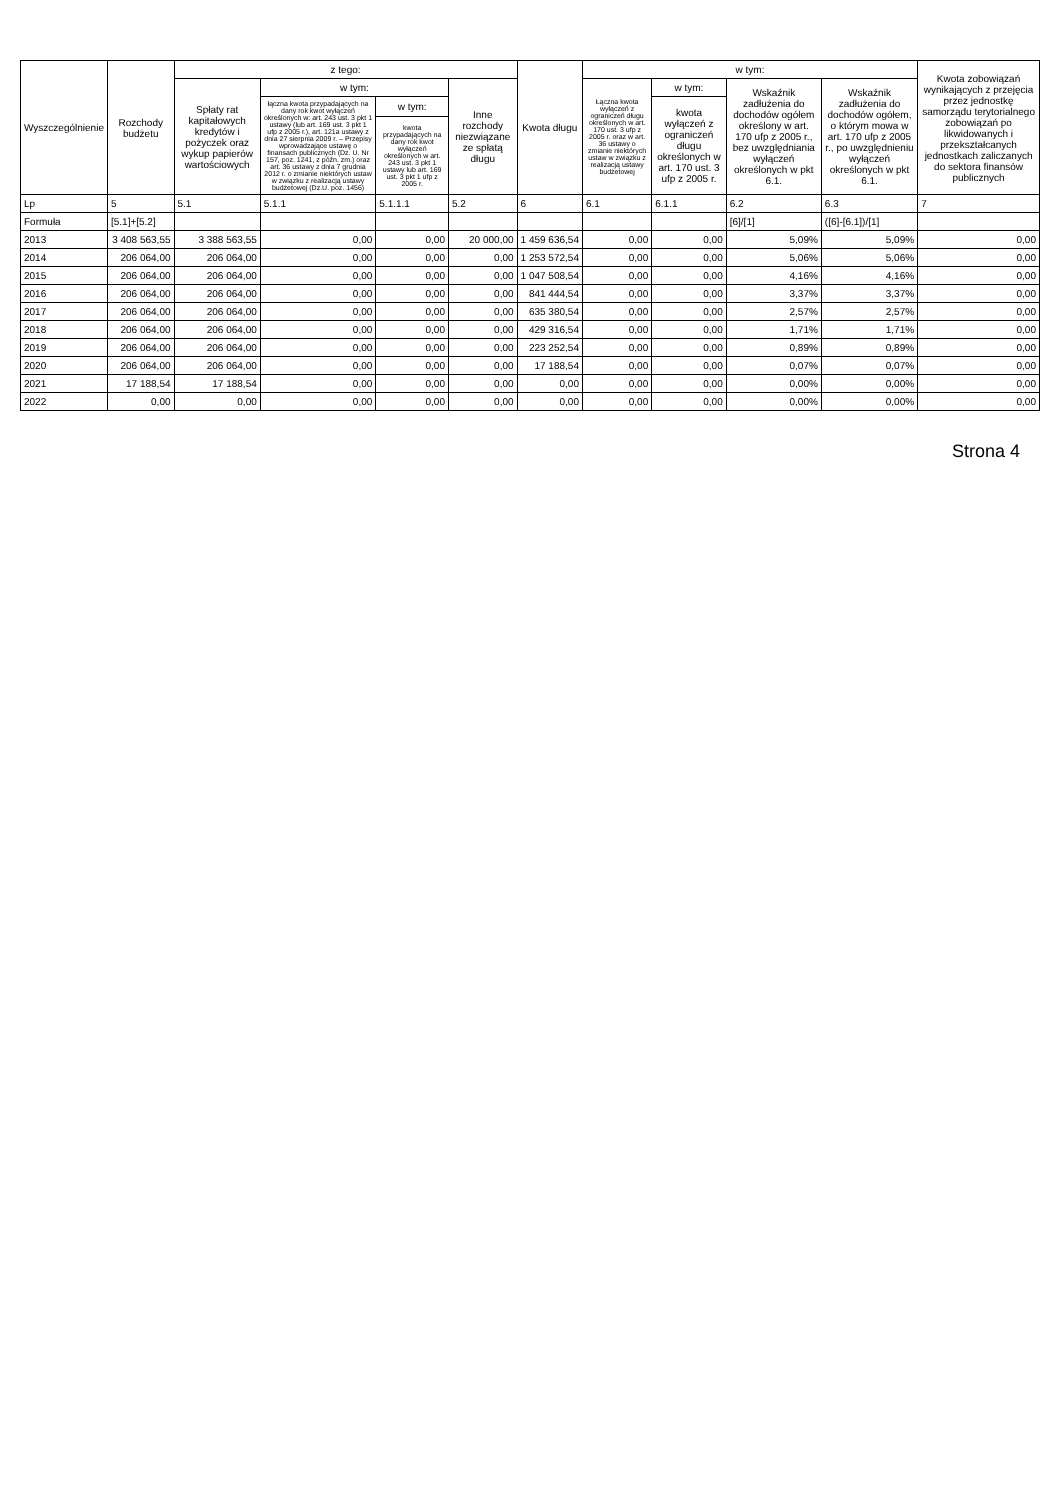| Wyszczególnienie | Rozchody budżetu | z tego: | | | | Kwota długu | w tym: | | | | Kwota zobowiązań wynikających z przejęcia przez jednostkę samorządu terytorialnego zobowiązań po likwidowanych i przekształcanych jednostkach zaliczanych do sektora finansów publicznych |
| --- | --- | --- | --- | --- | --- | --- | --- | --- | --- | --- | --- |
| | | Spłaty rat kapitałowych kredytów i pożyczek oraz wykup papierów wartościowych | w tym: | | Inne rozchody niezwiązane ze spłatą długu | | Łączna kwota wyłączeń z ograniczeń długu określonych w art. 170 ust. 3 ufp z 2005 r. oraz w art. 36 ustawy o zmianie niektórych ustaw w związku z realizacją ustawy budżetowej | w tym: | Wskaźnik zadłużenia do dochodów ogółem określony w art. 170 ufp z 2005 r., bez uwzględniania wyłączeń określonych w pkt 6.1. | Wskaźnik zadłużenia do dochodów ogółem, o którym mowa w art. 170 ufp z 2005 r., po uwzględnieniu wyłączeń określonych w pkt 6.1. | |
| | | | łączna kwota przypadających na dany rok kwot wyłączeń określonych w: art. 243 ust. 3 pkt 1 ustawy (lub art. 169 ust. 3 pkt 1 ufp z 2005 r.), art. 121a ustawy z dnia 27 sierpnia 2009 r. – Przepisy wprowadzające ustawę o finansach publicznych (Dz. U. Nr 157, poz. 1241, z późn. zm.) oraz art. 36 ustawy z dnia 7 grudnia 2012 r. o zmianie niektórych ustaw w związku z realizacją ustawy budżetowej (Dz.U. poz. 1456) | w tym: | | | | kwota wyłączeń z ograniczeń długu określonych w art. 170 ust. 3 ufp z 2005 r. | | | |
| | | | | kwota przypadających na dany rok kwot wyłączeń określonych w art. 243 ust. 3 pkt 1 ustawy lub art. 169 ust. 3 pkt 1 ufp z 2005 r. | | | | | | | |
| Lp | 5 | 5.1 | 5.1.1 | 5.1.1.1 | 5.2 | 6 | 6.1 | 6.1.1 | 6.2 | 6.3 | 7 |
| Formuła | [5.1]+[5.2] | | | | | | | | [6]/[1] | ([6]-[6.1])/[1] | |
| 2013 | 3 408 563,55 | 3 388 563,55 | 0,00 | 0,00 | 20 000,00 | 1 459 636,54 | 0,00 | 0,00 | 5,09% | 5,09% | 0,00 |
| 2014 | 206 064,00 | 206 064,00 | 0,00 | 0,00 | 0,00 | 1 253 572,54 | 0,00 | 0,00 | 5,06% | 5,06% | 0,00 |
| 2015 | 206 064,00 | 206 064,00 | 0,00 | 0,00 | 0,00 | 1 047 508,54 | 0,00 | 0,00 | 4,16% | 4,16% | 0,00 |
| 2016 | 206 064,00 | 206 064,00 | 0,00 | 0,00 | 0,00 | 841 444,54 | 0,00 | 0,00 | 3,37% | 3,37% | 0,00 |
| 2017 | 206 064,00 | 206 064,00 | 0,00 | 0,00 | 0,00 | 635 380,54 | 0,00 | 0,00 | 2,57% | 2,57% | 0,00 |
| 2018 | 206 064,00 | 206 064,00 | 0,00 | 0,00 | 0,00 | 429 316,54 | 0,00 | 0,00 | 1,71% | 1,71% | 0,00 |
| 2019 | 206 064,00 | 206 064,00 | 0,00 | 0,00 | 0,00 | 223 252,54 | 0,00 | 0,00 | 0,89% | 0,89% | 0,00 |
| 2020 | 206 064,00 | 206 064,00 | 0,00 | 0,00 | 0,00 | 17 188,54 | 0,00 | 0,00 | 0,07% | 0,07% | 0,00 |
| 2021 | 17 188,54 | 17 188,54 | 0,00 | 0,00 | 0,00 | 0,00 | 0,00 | 0,00 | 0,00% | 0,00% | 0,00 |
| 2022 | 0,00 | 0,00 | 0,00 | 0,00 | 0,00 | 0,00 | 0,00 | 0,00 | 0,00% | 0,00% | 0,00 |
Strona 4